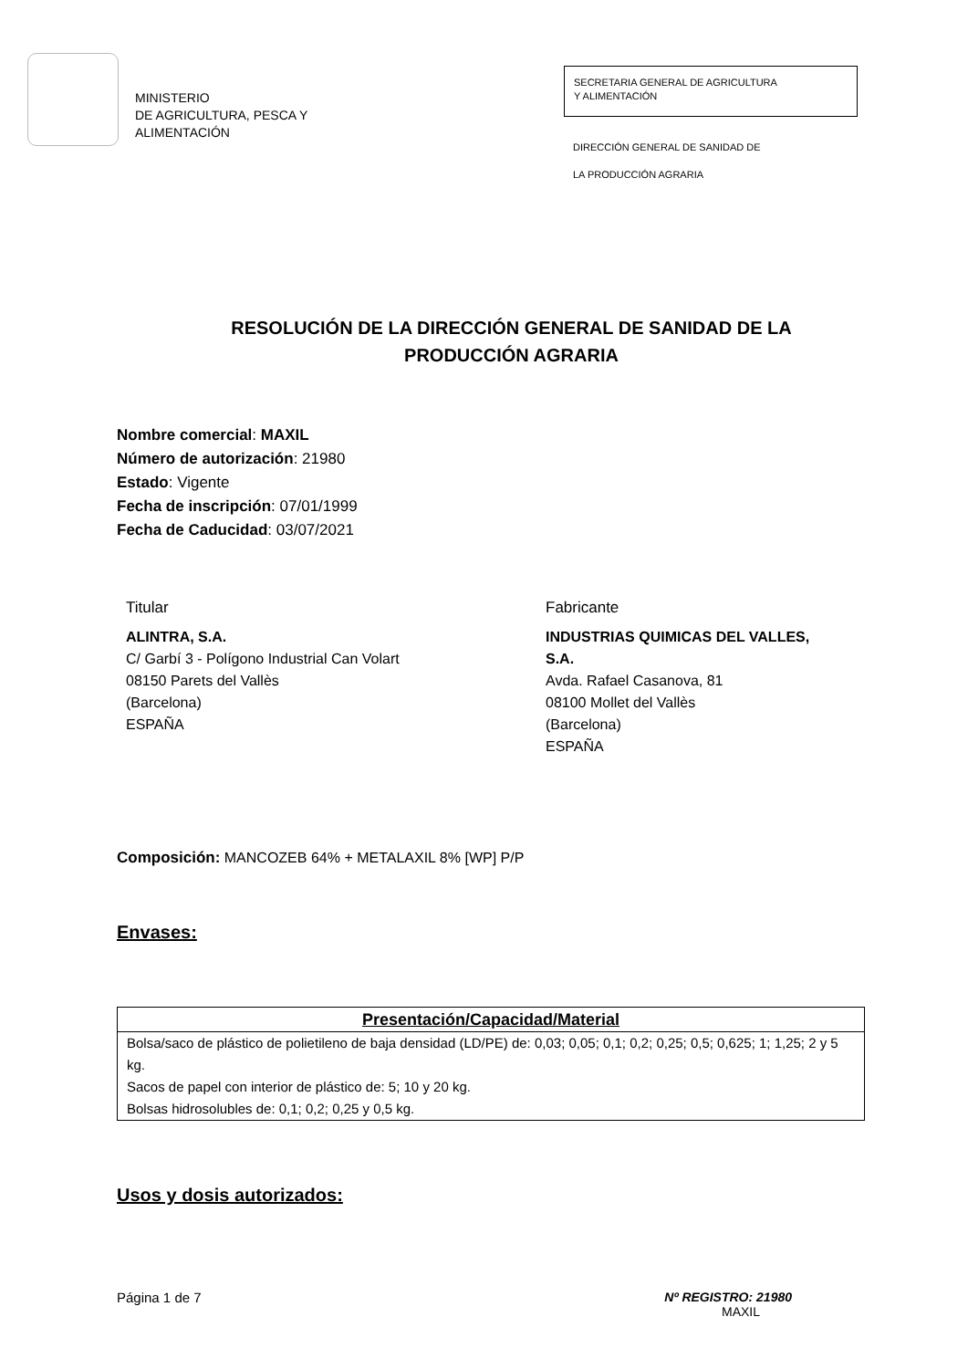MINISTERIO
DE AGRICULTURA, PESCA Y
ALIMENTACIÓN
SECRETARIA GENERAL DE AGRICULTURA
Y ALIMENTACIÓN
DIRECCIÓN GENERAL DE SANIDAD DE
LA PRODUCCIÓN AGRARIA
RESOLUCIÓN DE LA DIRECCIÓN GENERAL DE SANIDAD DE LA
PRODUCCIÓN AGRARIA
Nombre comercial: MAXIL
Número de autorización: 21980
Estado: Vigente
Fecha de inscripción: 07/01/1999
Fecha de Caducidad: 03/07/2021
Titular
ALINTRA, S.A.
C/ Garbí 3 - Polígono Industrial Can Volart
08150 Parets del Vallès
(Barcelona)
ESPAÑA
Fabricante
INDUSTRIAS QUIMICAS DEL VALLES,
S.A.
Avda. Rafael Casanova, 81
08100 Mollet del Vallès
(Barcelona)
ESPAÑA
Composición: MANCOZEB 64% + METALAXIL 8% [WP] P/P
Envases:
| Presentación/Capacidad/Material |
| --- |
| Bolsa/saco de plástico de polietileno de baja densidad (LD/PE) de: 0,03; 0,05; 0,1; 0,2; 0,25; 0,5; 0,625; 1; 1,25; 2 y 5 kg. Sacos de papel con interior de plástico de: 5; 10 y 20 kg. Bolsas hidrosolubles de: 0,1; 0,2; 0,25 y 0,5 kg. |
Usos y dosis autorizados:
Página 1 de 7 Nº REGISTRO: 21980
MAXIL